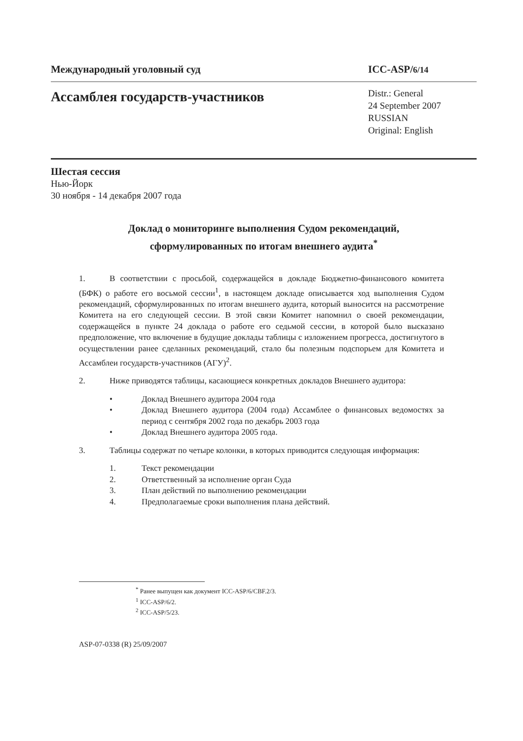Международный уголовный суд ICC-ASP/6/14
Ассамблея государств-участников
Distr.: General
24 September 2007
RUSSIAN
Original: English
Шестая сессия
Нью-Йорк
30 ноября - 14 декабря 2007 года
Доклад о мониторинге выполнения Судом рекомендаций,
сформулированных по итогам внешнего аудита<sup>*</sup>
1. В соответствии с просьбой, содержащейся в докладе Бюджетно-финансового комитета (БФК) о работе его восьмой сессии<sup>1</sup>, в настоящем докладе описывается ход выполнения Судом рекомендаций, сформулированных по итогам внешнего аудита, который выносится на рассмотрение Комитета на его следующей сессии. В этой связи Комитет напомнил о своей рекомендации, содержащейся в пункте 24 доклада о работе его седьмой сессии, в которой было высказано предположение, что включение в будущие доклады таблицы с изложением прогресса, достигнутого в осуществлении ранее сделанных рекомендаций, стало бы полезным подспорьем для Комитета и Ассамблеи государств-участников (АГУ)<sup>2</sup>.
2. Ниже приводятся таблицы, касающиеся конкретных докладов Внешнего аудитора:
• Доклад Внешнего аудитора 2004 года
• Доклад Внешнего аудитора (2004 года) Ассамблее о финансовых ведомостях за период с сентября 2002 года по декабрь 2003 года
• Доклад Внешнего аудитора 2005 года.
3. Таблицы содержат по четыре колонки, в которых приводится следующая информация:
1. Текст рекомендации
2. Ответственный за исполнение орган Суда
3. План действий по выполнению рекомендации
4. Предполагаемые сроки выполнения плана действий.
<sup>*</sup> Ранее выпущен как документ ICC-ASP/6/CBF.2/3.
<sup>1</sup> ICC-ASP/6/2.
<sup>2</sup> ICC-ASP/5/23.
ASP-07-0338 (R) 25/09/2007